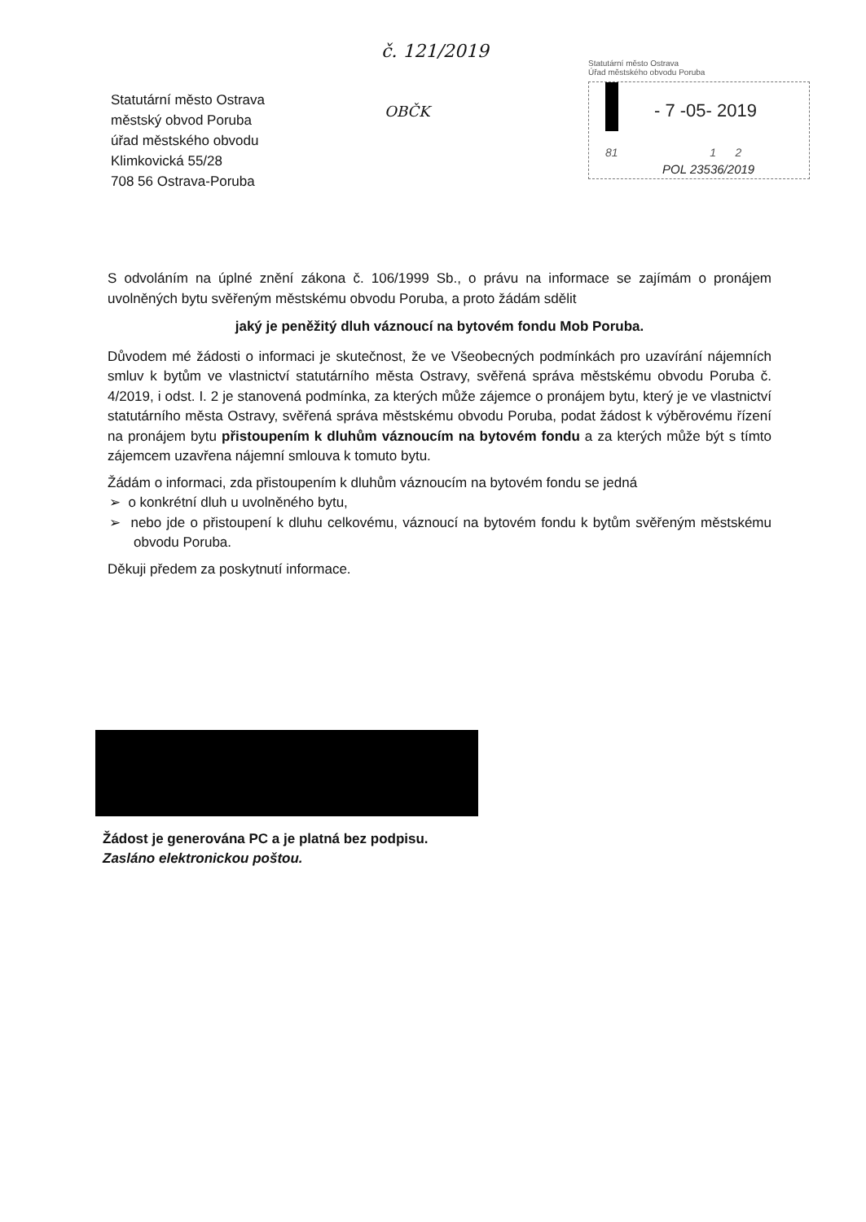č. 121/2019
OBČK
Statutární město Ostrava
městský obvod Poruba
úřad městského obvodu
Klimkovická 55/28
708 56 Ostrava-Poruba
Statutární město Ostrava
Úřad městského obvodu Poruba
- 7 -05- 2019
81 1 2
POL 23536/2019
S odvoláním na úplné znění zákona č. 106/1999 Sb., o právu na informace se zajímám o pronájem uvolněných bytu svěřeným městskému obvodu Poruba, a proto žádám sdělit
jaký je peněžitý dluh váznoucí na bytovém fondu Mob Poruba.
Důvodem mé žádosti o informaci je skutečnost, že ve Všeobecných podmínkách pro uzavírání nájemních smluv k bytům ve vlastnictví statutárního města Ostravy, svěřená správa městskému obvodu Poruba č. 4/2019, i odst. I. 2 je stanovená podmínka, za kterých může zájemce o pronájem bytu, který je ve vlastnictví statutárního města Ostravy, svěřená správa městskému obvodu Poruba, podat žádost k výběrovému řízení na pronájem bytu přistoupením k dluhům váznoucím na bytovém fondu a za kterých může být s tímto zájemcem uzavřena nájemní smlouva k tomuto bytu.
Žádám o informaci, zda přistoupením k dluhům váznoucím na bytovém fondu se jedná
➢ o konkrétní dluh u uvolněného bytu,
➢ nebo jde o přistoupení k dluhu celkovému, váznoucí na bytovém fondu k bytům svěřeným městskému obvodu Poruba.
Děkuji předem za poskytnutí informace.
Žádost je generována PC a je platná bez podpisu.
Zasláno elektronickou poštou.